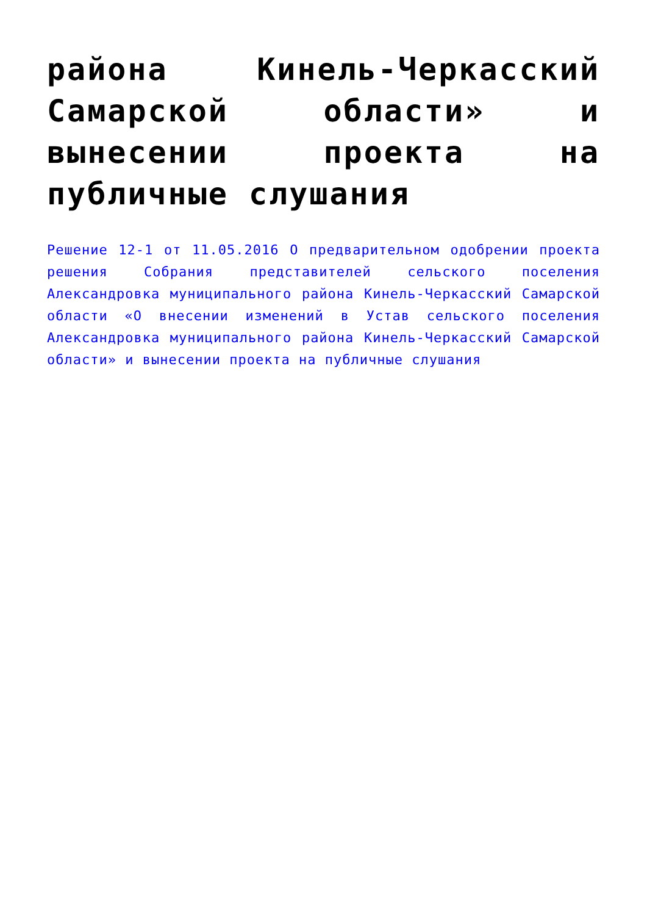района Кинель-Черкасский Самарской области» и вынесении проекта на публичные слушания
Решение 12-1 от 11.05.2016 О предварительном одобрении проекта решения Собрания представителей сельского поселения Александровка муниципального района Кинель-Черкасский Самарской области «О внесении изменений в Устав сельского поселения Александровка муниципального района Кинель-Черкасский Самарской области» и вынесении проекта на публичные слушания